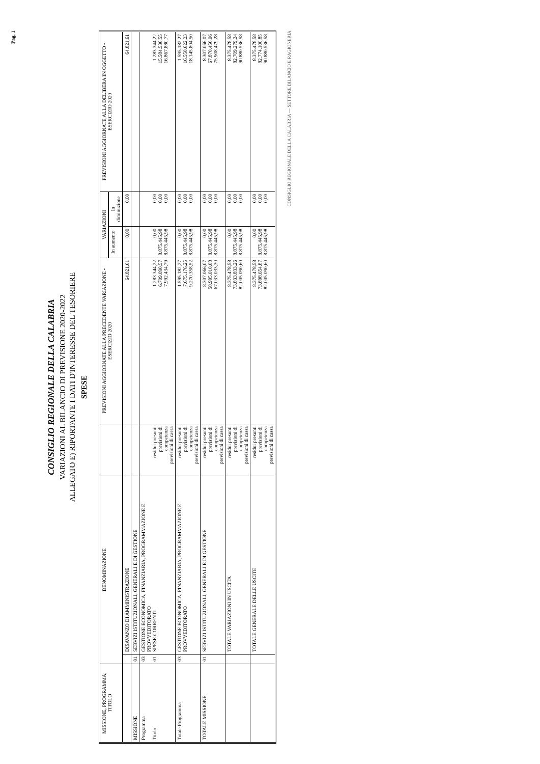Pag. 1
CONSIGLIO REGIONALE DELLA CALABRIA
VARIAZIONI AL BILANCIO DI PREVISIONE 2020-2022
ALLEGATO E) RIPORTANTE I DATI D'INTERESSE DEL TESORIERE
SPESE
| MISSIONE, PROGRAMMA, TITOLO | DENOMINAZIONE | | | PREVISIONI AGGIORNATE ALLA PRECEDENTE VARIAZIONE - ESERCIZIO 2020 | VARIAZIONI | | PREVISIONI AGGIORNATE ALLA DELIBERA IN OGGETTO - ESERCIZIO 2020 |
| --- | --- | --- | --- | --- | --- | --- | --- |
| | | | | | In aumento | In diminuzione | |
| | | DISAVANZO DI AMMINISTRAZIONE | | 64.821,61 | 0,00 | 0,00 | 64.821,61 |
| MISSIONE | 01 | SERVIZI ISTITUZIONALI, GENERALI E DI GESTIONE | | | | | |
| Programma Titolo | 03 01 | GESTIONE ECONOMICA, FINANZIARIA, PROGRAMMAZIONE E PROVVEDITORATO SPESE CORRENTI | residui presunti previsioni di competenza previsioni di cassa | 1.283.344,22 6.709.090,57 7.992.434,79 | 0,00 8.875.445,98 8.875.445,98 | 0,00 0,00 0,00 | 1.283.344,22 15.584.536,55 16.867.880,77 |
| Totale Programma | 03 | GESTIONE ECONOMICA, FINANZIARIA, PROGRAMMAZIONE E PROVVEDITORATO | residui presunti previsioni di competenza previsioni di cassa | 1.595.182,27 7.675.176,25 9.270.358,52 | 0,00 8.875.445,98 8.875.445,98 | 0,00 0,00 0,00 | 1.595.182,27 16.550.622,23 18.145.804,50 |
| TOTALE MISSIONE | 01 | SERVIZI ISTITUZIONALI, GENERALI E DI GESTIONE | residui presunti previsioni di competenza previsioni di cassa | 8.307.066,07 58.995.010,08 67.033.033,30 | 0,00 8.875.445,98 8.875.445,98 | 0,00 0,00 0,00 | 8.307.066,07 67.870.456,06 75.908.479,28 |
| | | TOTALE VARIAZIONI IN USCITA | residui presunti previsioni di competenza previsioni di cassa | 8.375.478,58 73.833.833,26 82.005.090,60 | 0,00 8.875.445,98 8.875.445,98 | 0,00 0,00 0,00 | 8.375.478,58 82.709.279,24 90.880.536,58 |
| | | TOTALE GENERALE DELLE USCITE | residui presunti previsioni di competenza previsioni di cassa | 8.375.478,58 73.898.654,87 82.005.090,60 | 0,00 8.875.445,98 8.875.445,98 | 0,00 0,00 0,00 | 8.375.478,58 82.774.100,85 90.880.536,58 |
CONSIGLIO REGIONALE DELLA CALABRIA — SETTORE BILANCIO E RAGIONERIA